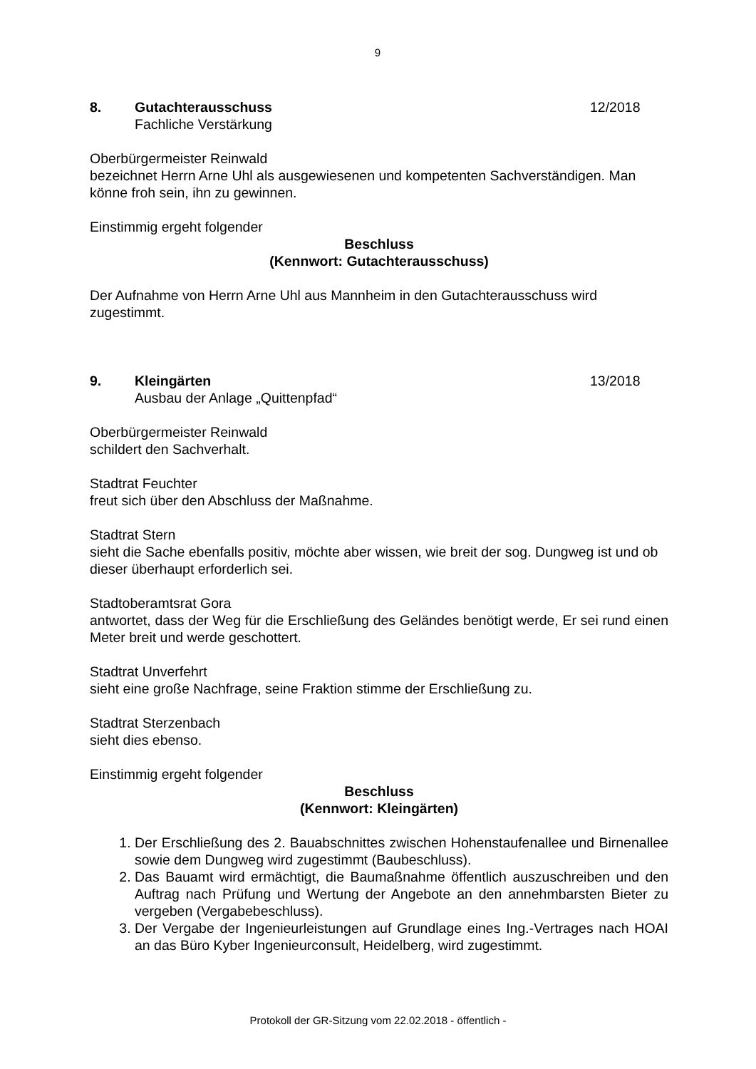9
8. Gutachterausschuss
Fachliche Verstärkung
12/2018
Oberbürgermeister Reinwald
bezeichnet Herrn Arne Uhl als ausgewiesenen und kompetenten Sachverständigen. Man könne froh sein, ihn zu gewinnen.
Einstimmig ergeht folgender
Beschluss
(Kennwort: Gutachterausschuss)
Der Aufnahme von Herrn Arne Uhl aus Mannheim in den Gutachterausschuss wird zugestimmt.
9. Kleingärten
Ausbau der Anlage „Quittenpfad“
13/2018
Oberbürgermeister Reinwald
schildert den Sachverhalt.
Stadtrat Feuchter
freut sich über den Abschluss der Maßnahme.
Stadtrat Stern
sieht die Sache ebenfalls positiv, möchte aber wissen, wie breit der sog. Dungweg ist und ob dieser überhaupt erforderlich sei.
Stadtoberamtsrat Gora
antwortet, dass der Weg für die Erschließung des Geländes benötigt werde, Er sei rund einen Meter breit und werde geschottert.
Stadtrat Unverfehrt
sieht eine große Nachfrage, seine Fraktion stimme der Erschließung zu.
Stadtrat Sterzenbach
sieht dies ebenso.
Einstimmig ergeht folgender
Beschluss
(Kennwort: Kleingärten)
1. Der Erschließung des 2. Bauabschnittes zwischen Hohenstaufenallee und Birnenallee sowie dem Dungweg wird zugestimmt (Baubeschluss).
2. Das Bauamt wird ermächtigt, die Baumaßnahme öffentlich auszuschreiben und den Auftrag nach Prüfung und Wertung der Angebote an den annehmbarsten Bieter zu vergeben (Vergabebeschluss).
3. Der Vergabe der Ingenieurleistungen auf Grundlage eines Ing.-Vertrages nach HOAI an das Büro Kyber Ingenieurconsult, Heidelberg, wird zugestimmt.
Protokoll der GR-Sitzung vom 22.02.2018 - öffentlich -